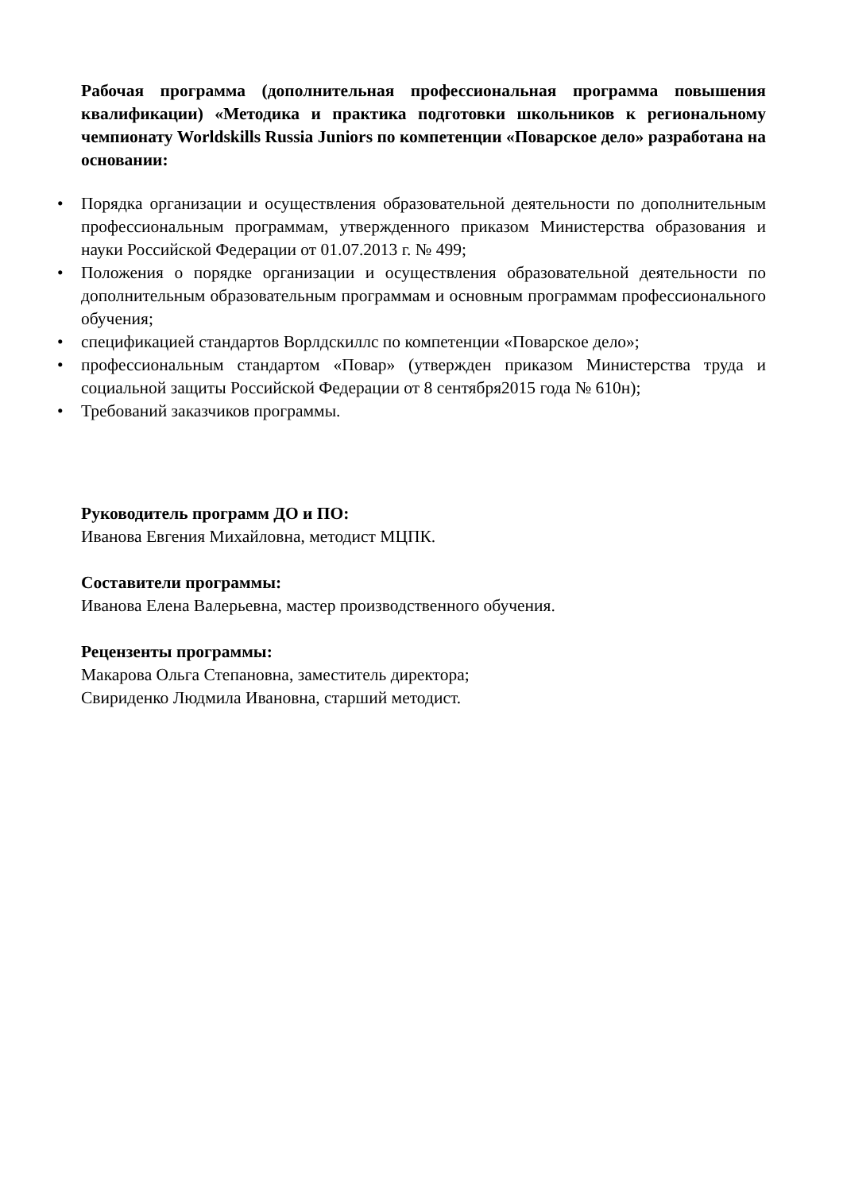Рабочая программа (дополнительная профессиональная программа повышения квалификации) «Методика и практика подготовки школьников к региональному чемпионату Worldskills Russia Juniors по компетенции «Поварское дело» разработана на основании:
• Порядка организации и осуществления образовательной деятельности по дополнительным профессиональным программам, утвержденного приказом Министерства образования и науки Российской Федерации от 01.07.2013 г. № 499;
• Положения о порядке организации и осуществления образовательной деятельности по дополнительным образовательным программам и основным программам профессионального обучения;
• спецификацией стандартов Ворлдскиллс по компетенции «Поварское дело»;
• профессиональным стандартом «Повар» (утвержден приказом Министерства труда и социальной защиты Российской Федерации от 8 сентября2015 года № 610н);
• Требований заказчиков программы.
Руководитель программ ДО и ПО:
Иванова Евгения Михайловна, методист МЦПК.
Составители программы:
Иванова Елена Валерьевна, мастер производственного обучения.
Рецензенты программы:
Макарова Ольга Степановна, заместитель директора;
Свириденко Людмила Ивановна, старший методист.